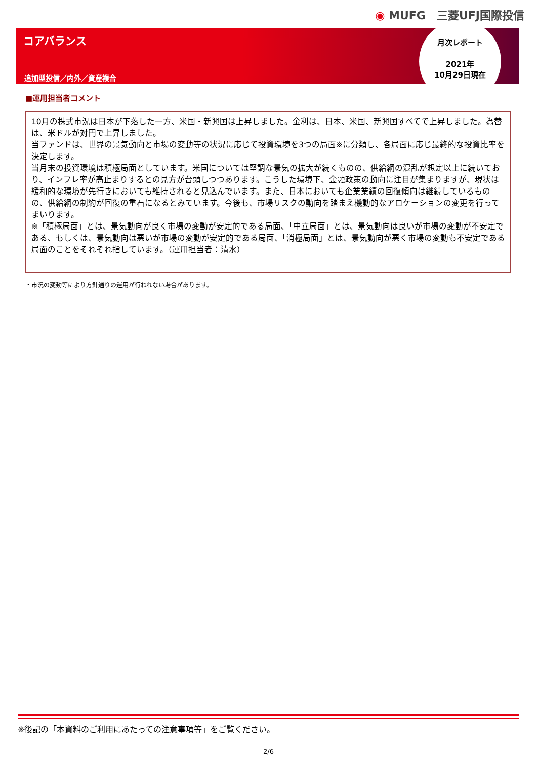◉ MUFG　三菱UFJ国際投信
コアバランス
追加型投信／内外／資産複合
月次レポート
2021年
10月29日現在
■運用担当者コメント
10月の株式市況は日本が下落した一方、米国・新興国は上昇しました。金利は、日本、米国、新興国すべてで上昇しました。為替は、米ドルが対円で上昇しました。
当ファンドは、世界の景気動向と市場の変動等の状況に応じて投資環境を3つの局面※に分類し、各局面に応じ最終的な投資比率を決定します。
当月末の投資環境は積極局面としています。米国については堅調な景気の拡大が続くものの、供給網の混乱が想定以上に続いており、インフレ率が高止まりするとの見方が台頭しつつあります。こうした環境下、金融政策の動向に注目が集まりますが、現状は緩和的な環境が先行きにおいても維持されると見込んでいます。また、日本においても企業業績の回復傾向は継続しているものの、供給網の制約が回復の重石になるとみています。今後も、市場リスクの動向を踏まえ機動的なアロケーションの変更を行ってまいります。
※「積極局面」とは、景気動向が良く市場の変動が安定的である局面、「中立局面」とは、景気動向は良いが市場の変動が不安定である、もしくは、景気動向は悪いが市場の変動が安定的である局面、「消極局面」とは、景気動向が悪く市場の変動も不安定である局面のことをそれぞれ指しています。（運用担当者：清水）
・市況の変動等により方針通りの運用が行われない場合があります。
※後記の「本資料のご利用にあたっての注意事項等」をご覧ください。
2/6